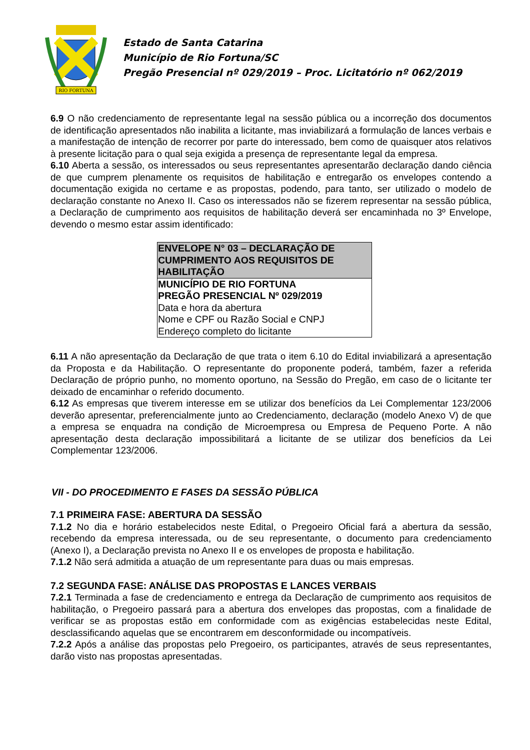RIO FORTUNA
Estado de Santa Catarina
Município de Rio Fortuna/SC
Pregão Presencial nº 029/2019 – Proc. Licitatório nº 062/2019
6.9 O não credenciamento de representante legal na sessão pública ou a incorreção dos documentos de identificação apresentados não inabilita a licitante, mas inviabilizará a formulação de lances verbais e a manifestação de intenção de recorrer por parte do interessado, bem como de quaisquer atos relativos à presente licitação para o qual seja exigida a presença de representante legal da empresa.
6.10 Aberta a sessão, os interessados ou seus representantes apresentarão declaração dando ciência de que cumprem plenamente os requisitos de habilitação e entregarão os envelopes contendo a documentação exigida no certame e as propostas, podendo, para tanto, ser utilizado o modelo de declaração constante no Anexo II. Caso os interessados não se fizerem representar na sessão pública, a Declaração de cumprimento aos requisitos de habilitação deverá ser encaminhada no 3º Envelope, devendo o mesmo estar assim identificado:
| ENVELOPE N° 03 – DECLARAÇÃO DE CUMPRIMENTO AOS REQUISITOS DE HABILITAÇÃO |
| MUNICÍPIO DE RIO FORTUNA PREGÃO PRESENCIAL Nº 029/2019 Data e hora da abertura Nome e CPF ou Razão Social e CNPJ Endereço completo do licitante |
6.11 A não apresentação da Declaração de que trata o item 6.10 do Edital inviabilizará a apresentação da Proposta e da Habilitação. O representante do proponente poderá, também, fazer a referida Declaração de próprio punho, no momento oportuno, na Sessão do Pregão, em caso de o licitante ter deixado de encaminhar o referido documento.
6.12 As empresas que tiverem interesse em se utilizar dos benefícios da Lei Complementar 123/2006 deverão apresentar, preferencialmente junto ao Credenciamento, declaração (modelo Anexo V) de que a empresa se enquadra na condição de Microempresa ou Empresa de Pequeno Porte. A não apresentação desta declaração impossibilitará a licitante de se utilizar dos benefícios da Lei Complementar 123/2006.
VII - DO PROCEDIMENTO E FASES DA SESSÃO PÚBLICA
7.1 PRIMEIRA FASE: ABERTURA DA SESSÃO
7.1.2 No dia e horário estabelecidos neste Edital, o Pregoeiro Oficial fará a abertura da sessão, recebendo da empresa interessada, ou de seu representante, o documento para credenciamento (Anexo I), a Declaração prevista no Anexo II e os envelopes de proposta e habilitação.
7.1.2 Não será admitida a atuação de um representante para duas ou mais empresas.
7.2 SEGUNDA FASE: ANÁLISE DAS PROPOSTAS E LANCES VERBAIS
7.2.1 Terminada a fase de credenciamento e entrega da Declaração de cumprimento aos requisitos de habilitação, o Pregoeiro passará para a abertura dos envelopes das propostas, com a finalidade de verificar se as propostas estão em conformidade com as exigências estabelecidas neste Edital, desclassificando aquelas que se encontrarem em desconformidade ou incompatíveis.
7.2.2 Após a análise das propostas pelo Pregoeiro, os participantes, através de seus representantes, darão visto nas propostas apresentadas.